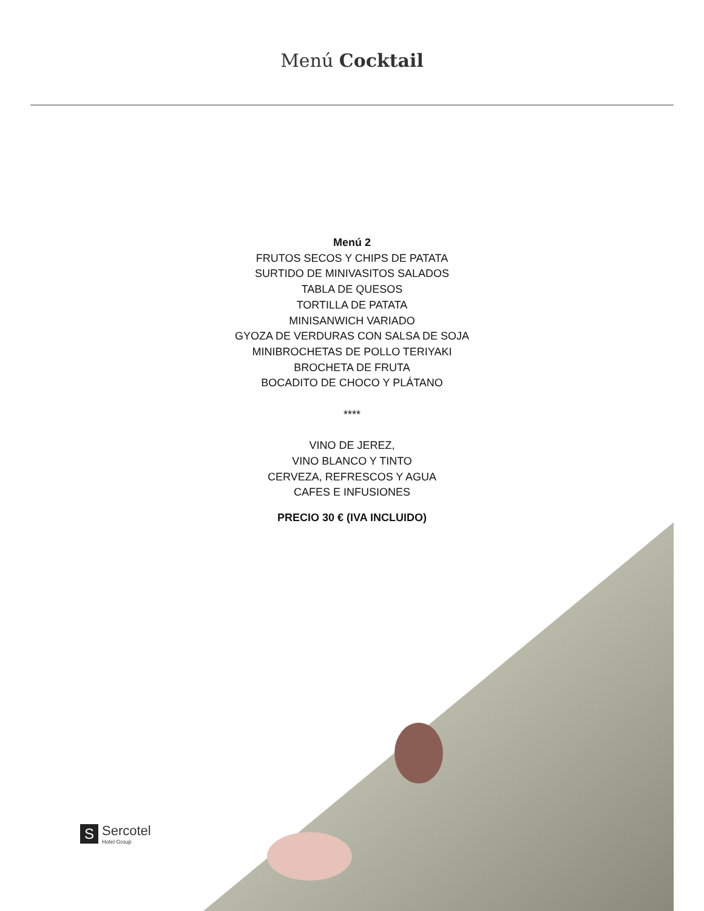Menú Cocktail
Menú 2
FRUTOS SECOS Y CHIPS DE PATATA
SURTIDO DE MINIVASITOS SALADOS
TABLA DE QUESOS
TORTILLA DE PATATA
MINISANWICH VARIADO
GYOZA DE VERDURAS CON SALSA DE SOJA
MINIBROCHETAS DE POLLO TERIYAKI
BROCHETA DE FRUTA
BOCADITO DE CHOCO Y PLÁTANO
****
VINO DE JEREZ,
VINO BLANCO Y TINTO
CERVEZA, REFRESCOS Y AGUA
CAFES E INFUSIONES
PRECIO 30 € (IVA INCLUIDO)
S
Sercotel
Hotel Group